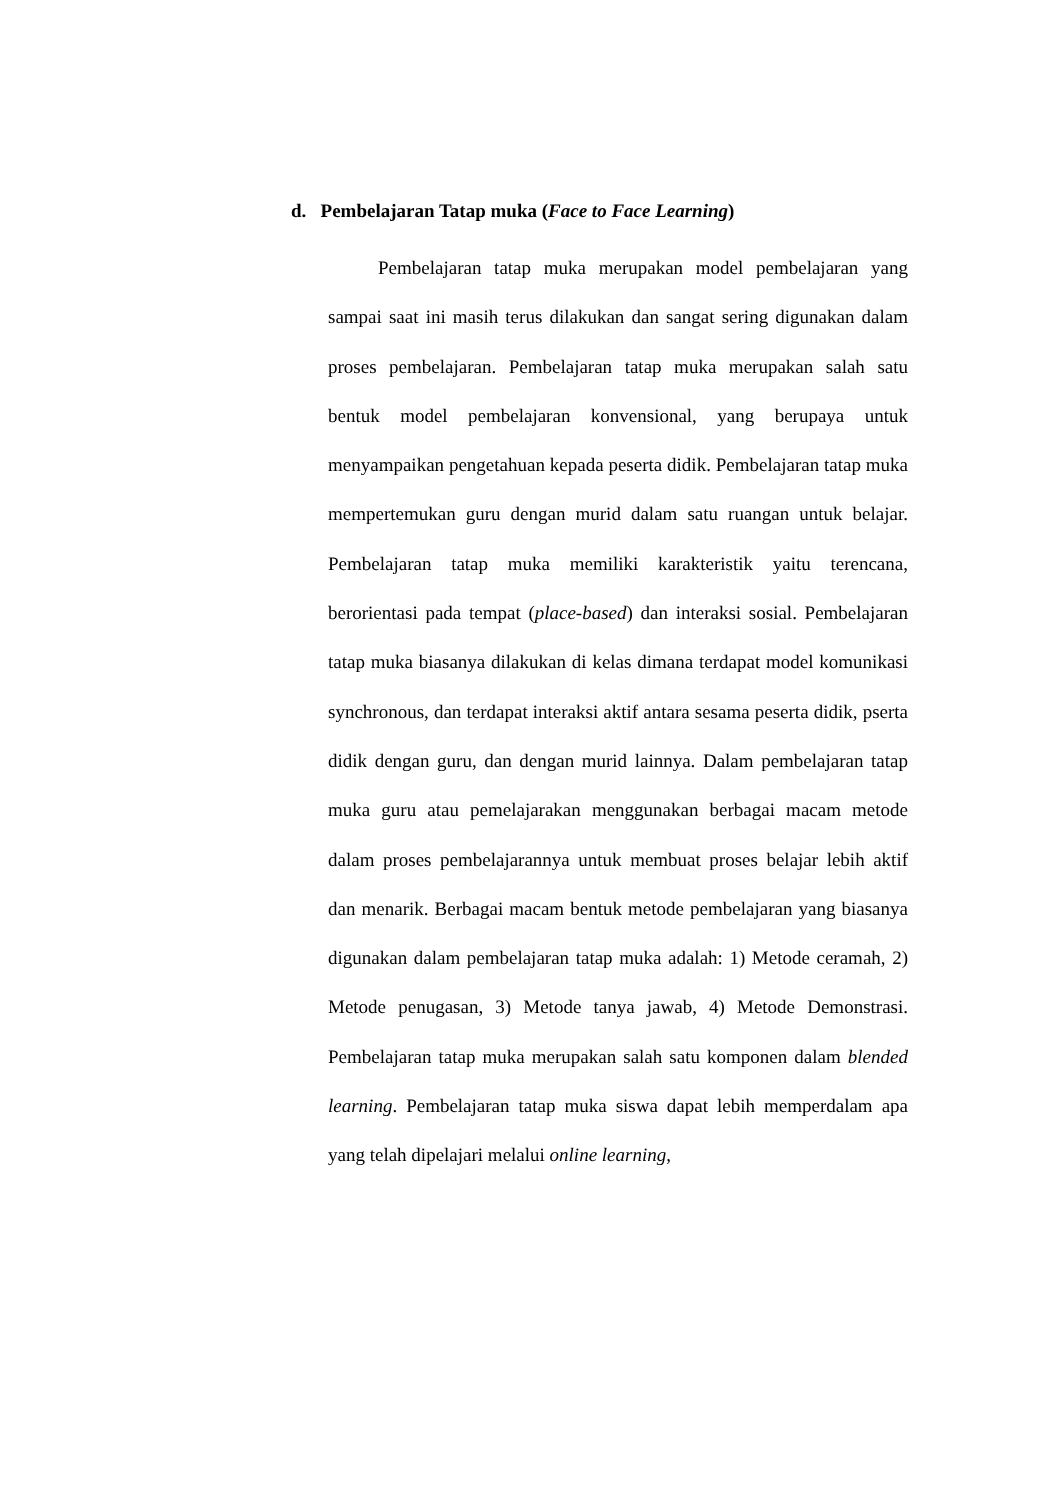d. Pembelajaran Tatap muka (Face to Face Learning)
Pembelajaran tatap muka merupakan model pembelajaran yang sampai saat ini masih terus dilakukan dan sangat sering digunakan dalam proses pembelajaran. Pembelajaran tatap muka merupakan salah satu bentuk model pembelajaran konvensional, yang berupaya untuk menyampaikan pengetahuan kepada peserta didik. Pembelajaran tatap muka mempertemukan guru dengan murid dalam satu ruangan untuk belajar. Pembelajaran tatap muka memiliki karakteristik yaitu terencana, berorientasi pada tempat (place-based) dan interaksi sosial. Pembelajaran tatap muka biasanya dilakukan di kelas dimana terdapat model komunikasi synchronous, dan terdapat interaksi aktif antara sesama peserta didik, pserta didik dengan guru, dan dengan murid lainnya. Dalam pembelajaran tatap muka guru atau pemelajarakan menggunakan berbagai macam metode dalam proses pembelajarannya untuk membuat proses belajar lebih aktif dan menarik. Berbagai macam bentuk metode pembelajaran yang biasanya digunakan dalam pembelajaran tatap muka adalah: 1) Metode ceramah, 2) Metode penugasan, 3) Metode tanya jawab, 4) Metode Demonstrasi. Pembelajaran tatap muka merupakan salah satu komponen dalam blended learning. Pembelajaran tatap muka siswa dapat lebih memperdalam apa yang telah dipelajari melalui online learning,